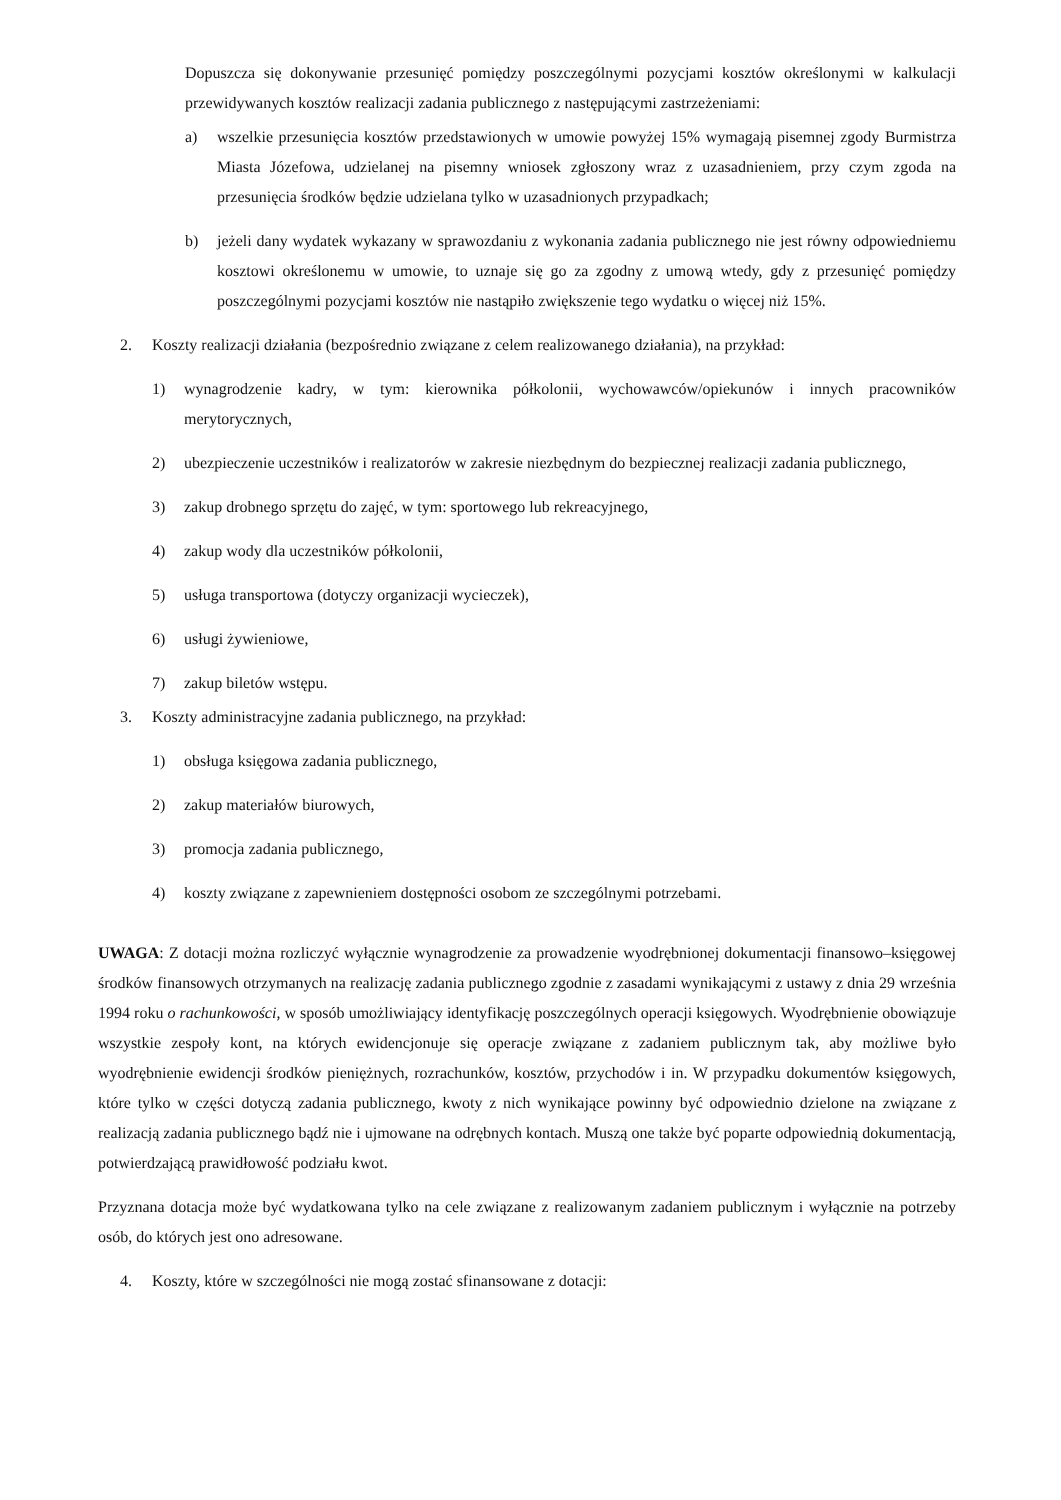Dopuszcza się dokonywanie przesunięć pomiędzy poszczególnymi pozycjami kosztów określonymi w kalkulacji przewidywanych kosztów realizacji zadania publicznego z następującymi zastrzeżeniami:
a) wszelkie przesunięcia kosztów przedstawionych w umowie powyżej 15% wymagają pisemnej zgody Burmistrza Miasta Józefowa, udzielanej na pisemny wniosek zgłoszony wraz z uzasadnieniem, przy czym zgoda na przesunięcia środków będzie udzielana tylko w uzasadnionych przypadkach;
b) jeżeli dany wydatek wykazany w sprawozdaniu z wykonania zadania publicznego nie jest równy odpowiedniemu kosztowi określonemu w umowie, to uznaje się go za zgodny z umową wtedy, gdy z przesunięć pomiędzy poszczególnymi pozycjami kosztów nie nastąpiło zwiększenie tego wydatku o więcej niż 15%.
2. Koszty realizacji działania (bezpośrednio związane z celem realizowanego działania), na przykład:
1) wynagrodzenie kadry, w tym: kierownika półkolonii, wychowawców/opiekunów i innych pracowników merytorycznych,
2) ubezpieczenie uczestników i realizatorów w zakresie niezbędnym do bezpiecznej realizacji zadania publicznego,
3) zakup drobnego sprzętu do zajęć, w tym: sportowego lub rekreacyjnego,
4) zakup wody dla uczestników półkolonii,
5) usługa transportowa (dotyczy organizacji wycieczek),
6) usługi żywieniowe,
7) zakup biletów wstępu.
3. Koszty administracyjne zadania publicznego, na przykład:
1) obsługa księgowa zadania publicznego,
2) zakup materiałów biurowych,
3) promocja zadania publicznego,
4) koszty związane z zapewnieniem dostępności osobom ze szczególnymi potrzebami.
UWAGA: Z dotacji można rozliczyć wyłącznie wynagrodzenie za prowadzenie wyodrębnionej dokumentacji finansowo–księgowej środków finansowych otrzymanych na realizację zadania publicznego zgodnie z zasadami wynikającymi z ustawy z dnia 29 września 1994 roku o rachunkowości, w sposób umożliwiający identyfikację poszczególnych operacji księgowych. Wyodrębnienie obowiązuje wszystkie zespoły kont, na których ewidencjonuje się operacje związane z zadaniem publicznym tak, aby możliwe było wyodrębnienie ewidencji środków pieniężnych, rozrachunków, kosztów, przychodów i in. W przypadku dokumentów księgowych, które tylko w części dotyczą zadania publicznego, kwoty z nich wynikające powinny być odpowiednio dzielone na związane z realizacją zadania publicznego bądź nie i ujmowane na odrębnych kontach. Muszą one także być poparte odpowiednią dokumentacją, potwierdzającą prawidłowość podziału kwot.
Przyznana dotacja może być wydatkowana tylko na cele związane z realizowanym zadaniem publicznym i wyłącznie na potrzeby osób, do których jest ono adresowane.
4. Koszty, które w szczególności nie mogą zostać sfinansowane z dotacji: